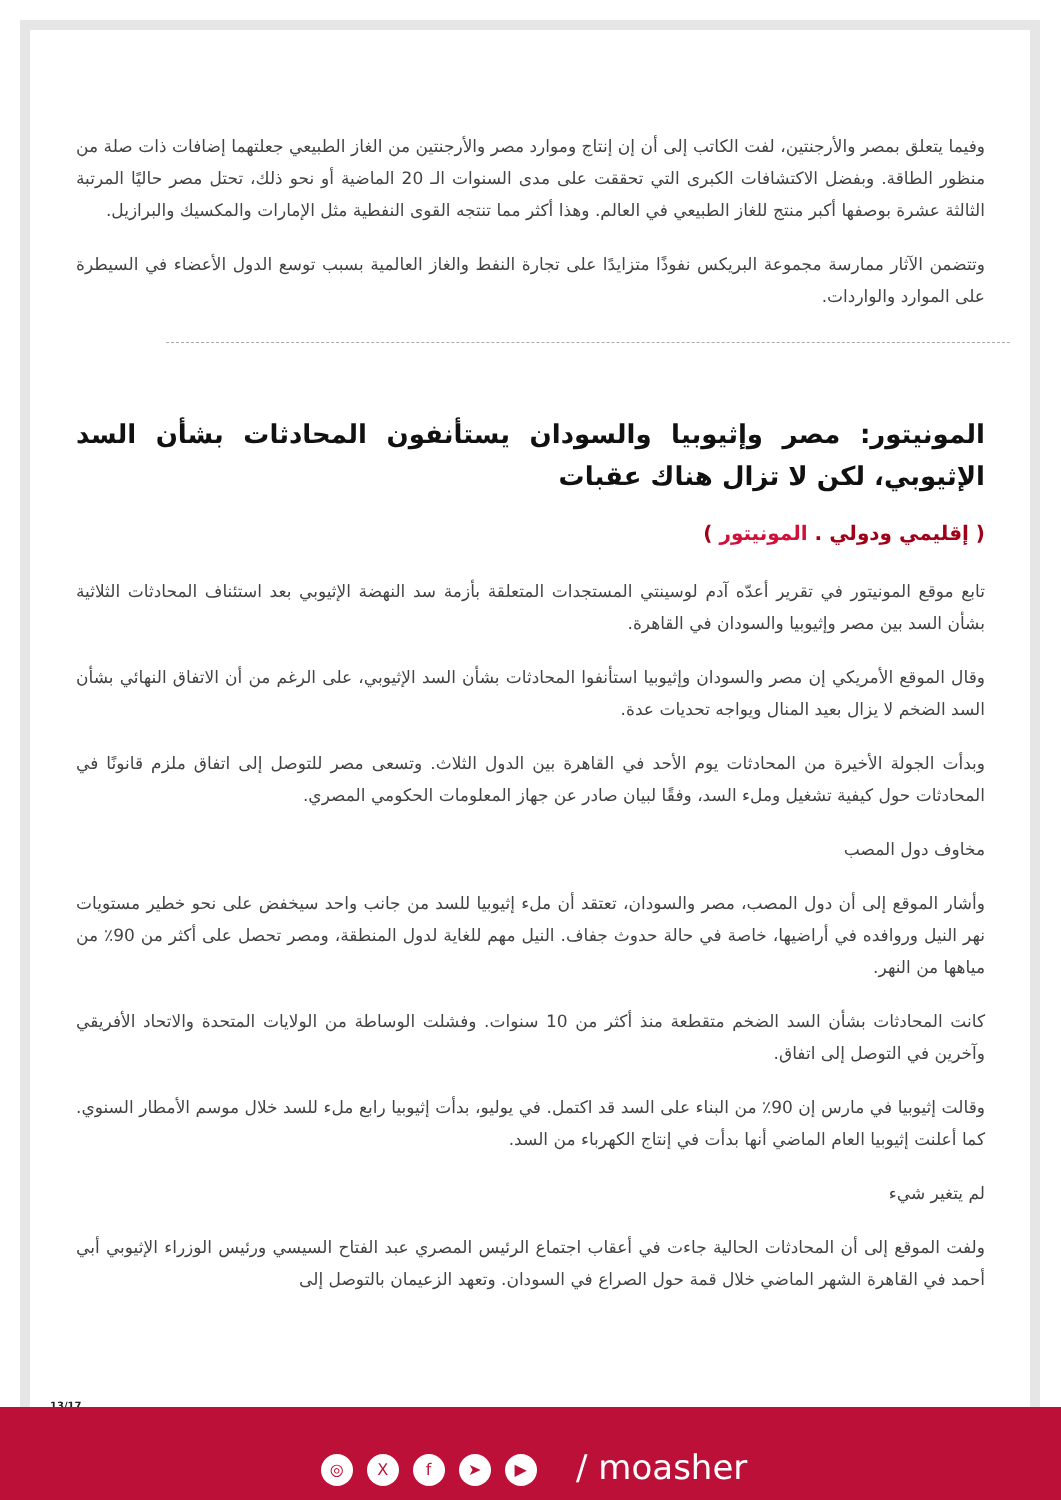وفيما يتعلق بمصر والأرجنتين، لفت الكاتب إلى أن إن إنتاج وموارد مصر والأرجنتين من الغاز الطبيعي جعلتهما إضافات ذات صلة من منظور الطاقة. وبفضل الاكتشافات الكبرى التي تحققت على مدى السنوات الـ 20 الماضية أو نحو ذلك، تحتل مصر حاليًا المرتبة الثالثة عشرة بوصفها أكبر منتج للغاز الطبيعي في العالم. وهذا أكثر مما تنتجه القوى النفطية مثل الإمارات والمكسيك والبرازيل.
وتتضمن الآثار ممارسة مجموعة البريكس نفوذًا متزايدًا على تجارة النفط والغاز العالمية بسبب توسع الدول الأعضاء في السيطرة على الموارد والواردات.
المونيتور: مصر وإثيوبيا والسودان يستأنفون المحادثات بشأن السد الإثيوبي، لكن لا تزال هناك عقبات
( إقليمي ودولي . المونيتور )
تابع موقع المونيتور في تقرير أعدّه آدم لوسينتي المستجدات المتعلقة بأزمة سد النهضة الإثيوبي بعد استئناف المحادثات الثلاثية بشأن السد بين مصر وإثيوبيا والسودان في القاهرة.
وقال الموقع الأمريكي إن مصر والسودان وإثيوبيا استأنفوا المحادثات بشأن السد الإثيوبي، على الرغم من أن الاتفاق النهائي بشأن السد الضخم لا يزال بعيد المنال ويواجه تحديات عدة.
وبدأت الجولة الأخيرة من المحادثات يوم الأحد في القاهرة بين الدول الثلاث. وتسعى مصر للتوصل إلى اتفاق ملزم قانونًا في المحادثات حول كيفية تشغيل وملء السد، وفقًا لبيان صادر عن جهاز المعلومات الحكومي المصري.
مخاوف دول المصب
وأشار الموقع إلى أن دول المصب، مصر والسودان، تعتقد أن ملء إثيوبيا للسد من جانب واحد سيخفض على نحو خطير مستويات نهر النيل وروافده في أراضيها، خاصة في حالة حدوث جفاف. النيل مهم للغاية لدول المنطقة، ومصر تحصل على أكثر من 90٪ من مياهها من النهر.
كانت المحادثات بشأن السد الضخم متقطعة منذ أكثر من 10 سنوات. وفشلت الوساطة من الولايات المتحدة والاتحاد الأفريقي وآخرين في التوصل إلى اتفاق.
وقالت إثيوبيا في مارس إن 90٪ من البناء على السد قد اكتمل. في يوليو، بدأت إثيوبيا رابع ملء للسد خلال موسم الأمطار السنوي. كما أعلنت إثيوبيا العام الماضي أنها بدأت في إنتاج الكهرباء من السد.
لم يتغير شيء
ولفت الموقع إلى أن المحادثات الحالية جاءت في أعقاب اجتماع الرئيس المصري عبد الفتاح السيسي ورئيس الوزراء الإثيوبي أبي أحمد في القاهرة الشهر الماضي خلال قمة حول الصراع في السودان. وتعهد الزعيمان بالتوصل إلى
13/17
◎ Xf ➤ ▶ / moasher